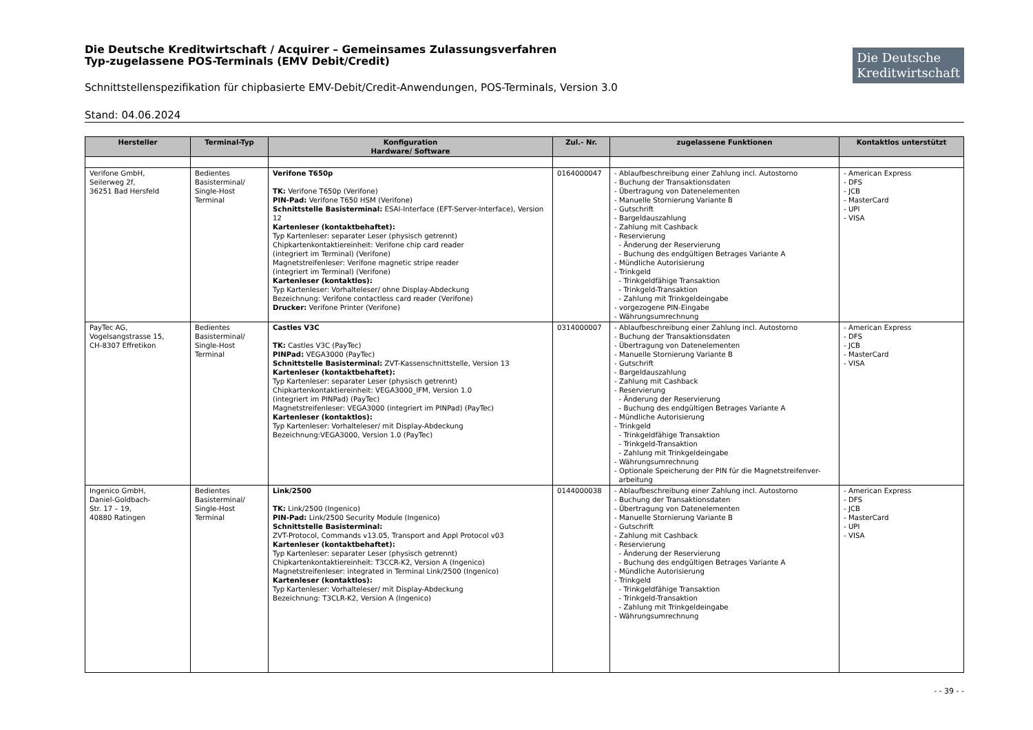Die Deutsche Kreditwirtschaft / Acquirer – Gemeinsames Zulassungsverfahren
Typ-zugelassene POS-Terminals (EMV Debit/Credit)
Die Deutsche
Kreditwirtschaft
Schnittstellenspezifikation für chipbasierte EMV-Debit/Credit-Anwendungen, POS-Terminals, Version 3.0
Stand: 04.06.2024
| Hersteller | Terminal-Typ | Konfiguration Hardware/ Software | Zul.- Nr. | zugelassene Funktionen | Kontaktlos unterstützt |
| --- | --- | --- | --- | --- | --- |
| Verifone GmbH, Seilerweg 2f, 36251 Bad Hersfeld | Bedientes Basisterminal/ Single-Host Terminal | Verifone T650p TK: Verifone T650p (Verifone) PIN-Pad: Verifone T650 HSM (Verifone) Schnittstelle Basisterminal: ESAI-Interface (EFT-Server-Interface), Version 12 Kartenleser (kontaktbehaftet): Typ Kartenleser: separater Leser (physisch getrennt) Chipkartenkontaktiereinheit: Verifone chip card reader (integriert im Terminal) (Verifone) Magnetstreifenleser: Verifone magnetic stripe reader (integriert im Terminal) (Verifone) Kartenleser (kontaktlos): Typ Kartenleser: Vorhalteleser/ ohne Display-Abdeckung Bezeichnung: Verifone contactless card reader (Verifone) Drucker: Verifone Printer (Verifone) | 0164000047 | - Ablaufbeschreibung einer Zahlung incl. Autostorno - Buchung der Transaktionsdaten - Übertragung von Datenelementen - Manuelle Stornierung Variante B - Gutschrift - Bargeldauszahlung - Zahlung mit Cashback - Reservierung - Änderung der Reservierung - Buchung des endgültigen Betrages Variante A - Mündliche Autorisierung - Trinkgeld - Trinkgeldfähige Transaktion - Trinkgeld-Transaktion - Zahlung mit Trinkgeldeingabe - vorgezogene PIN-Eingabe - Währungsumrechnung | - American Express - DFS - JCB - MasterCard - UPI - VISA |
| PayTec AG, Vogelsangstrasse 15, CH-8307 Effretikon | Bedientes Basisterminal/ Single-Host Terminal | Castles V3C TK: Castles V3C (PayTec) PINPad: VEGA3000 (PayTec) Schnittstelle Basisterminal: ZVT-Kassenschnittstelle, Version 13 Kartenleser (kontaktbehaftet): Typ Kartenleser: separater Leser (physisch getrennt) Chipkartenkontaktiereinheit: VEGA3000_IFM, Version 1.0 (integriert im PINPad) (PayTec) Magnetstreifenleser: VEGA3000 (integriert im PINPad) (PayTec) Kartenleser (kontaktlos): Typ Kartenleser: Vorhalteleser/ mit Display-Abdeckung Bezeichnung:VEGA3000, Version 1.0 (PayTec) | 0314000007 | - Ablaufbeschreibung einer Zahlung incl. Autostorno - Buchung der Transaktionsdaten - Übertragung von Datenelementen - Manuelle Stornierung Variante B - Gutschrift - Bargeldauszahlung - Zahlung mit Cashback - Reservierung - Änderung der Reservierung - Buchung des endgültigen Betrages Variante A - Mündliche Autorisierung - Trinkgeld - Trinkgeldfähige Transaktion - Trinkgeld-Transaktion - Zahlung mit Trinkgeldeingabe - Währungsumrechnung - Optionale Speicherung der PIN für die Magnetstreifenver- arbeitung | - American Express - DFS - JCB - MasterCard - VISA |
| Ingenico GmbH, Daniel-Goldbach- Str. 17 – 19, 40880 Ratingen | Bedientes Basisterminal/ Single-Host Terminal | Link/2500 TK: Link/2500 (Ingenico) PIN-Pad: Link/2500 Security Module (Ingenico) Schnittstelle Basisterminal: ZVT-Protocol, Commands v13.05, Transport and Appl Protocol v03 Kartenleser (kontaktbehaftet): Typ Kartenleser: separater Leser (physisch getrennt) Chipkartenkontaktiereinheit: T3CCR-K2, Version A (Ingenico) Magnetstreifenleser: integrated in Terminal Link/2500 (Ingenico) Kartenleser (kontaktlos): Typ Kartenleser: Vorhalteleser/ mit Display-Abdeckung Bezeichnung: T3CLR-K2, Version A (Ingenico) | 0144000038 | - Ablaufbeschreibung einer Zahlung incl. Autostorno - Buchung der Transaktionsdaten - Übertragung von Datenelementen - Manuelle Stornierung Variante B - Gutschrift - Zahlung mit Cashback - Reservierung - Änderung der Reservierung - Buchung des endgültigen Betrages Variante A - Mündliche Autorisierung - Trinkgeld - Trinkgeldfähige Transaktion - Trinkgeld-Transaktion - Zahlung mit Trinkgeldeingabe - Währungsumrechnung | - American Express - DFS - JCB - MasterCard - UPI - VISA |
- - 39 - -